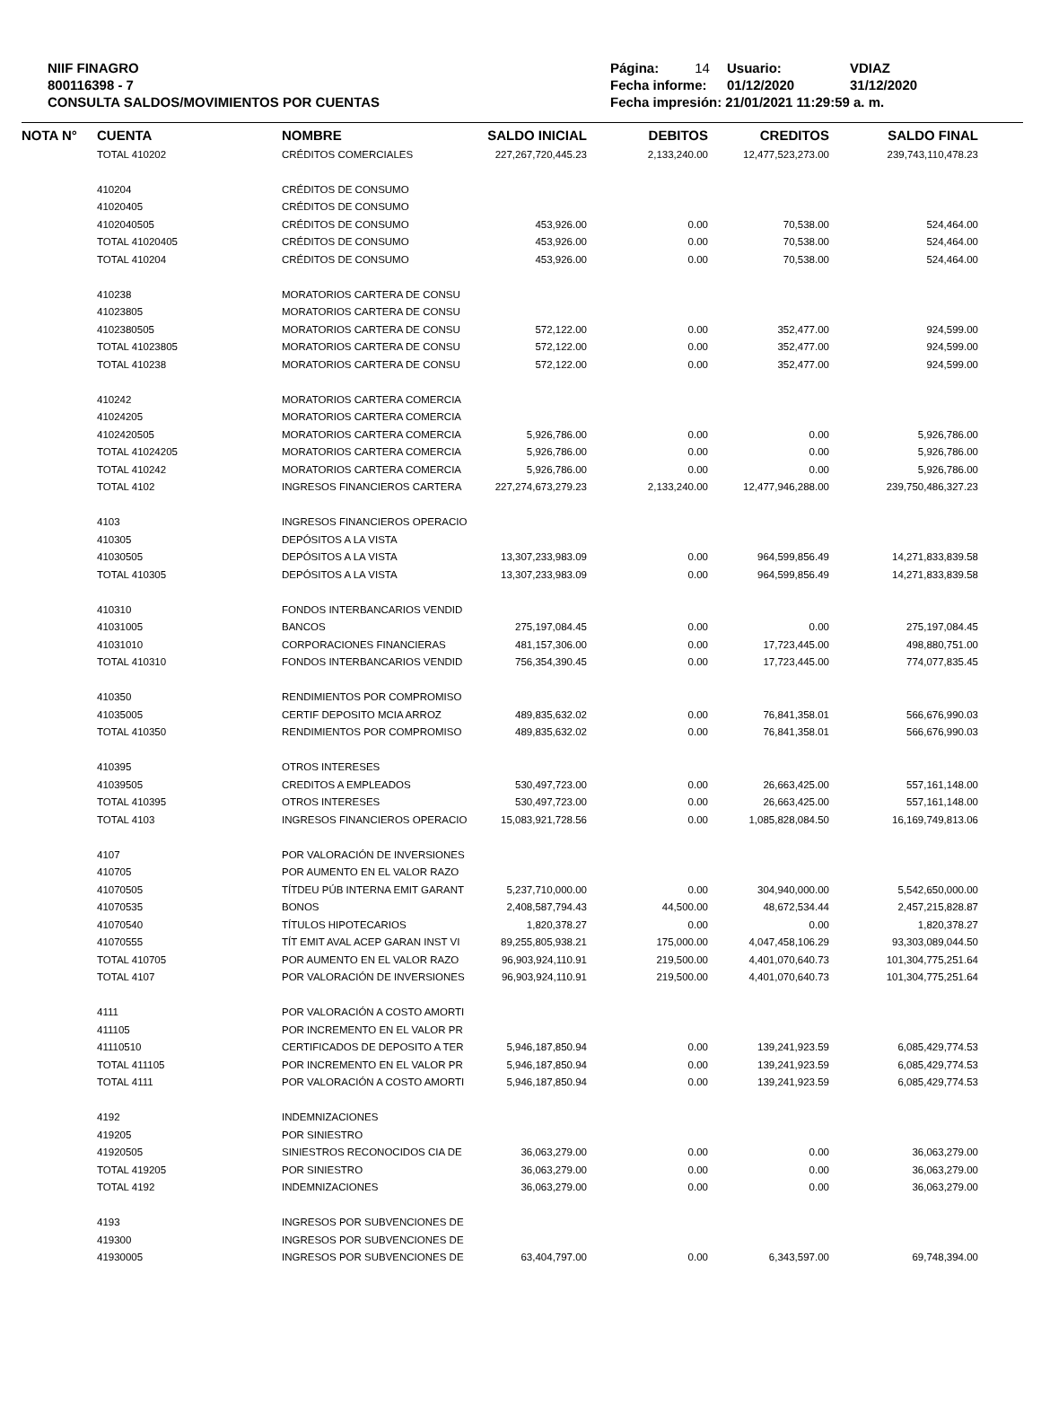NIIF FINAGRO
800116398 - 7
CONSULTA SALDOS/MOVIMIENTOS POR CUENTAS
Página: 14 Usuario: VDIAZ
Fecha informe: 01/12/2020 31/12/2020
Fecha impresión: 21/01/2021 11:29:59 a. m.
| NOTA N° | CUENTA | NOMBRE | SALDO INICIAL | DEBITOS | CREDITOS | SALDO FINAL |
| --- | --- | --- | --- | --- | --- | --- |
| | TOTAL 410202 | CRÉDITOS COMERCIALES | 227,267,720,445.23 | 2,133,240.00 | 12,477,523,273.00 | 239,743,110,478.23 |
| | 410204 | CRÉDITOS DE CONSUMO | | | | |
| | 41020405 | CRÉDITOS DE CONSUMO | | | | |
| | 4102040505 | CRÉDITOS DE CONSUMO | 453,926.00 | 0.00 | 70,538.00 | 524,464.00 |
| | TOTAL 41020405 | CRÉDITOS DE CONSUMO | 453,926.00 | 0.00 | 70,538.00 | 524,464.00 |
| | TOTAL 410204 | CRÉDITOS DE CONSUMO | 453,926.00 | 0.00 | 70,538.00 | 524,464.00 |
| | 410238 | MORATORIOS CARTERA DE CONSU | | | | |
| | 41023805 | MORATORIOS CARTERA DE CONSU | | | | |
| | 4102380505 | MORATORIOS CARTERA DE CONSU | 572,122.00 | 0.00 | 352,477.00 | 924,599.00 |
| | TOTAL 41023805 | MORATORIOS CARTERA DE CONSU | 572,122.00 | 0.00 | 352,477.00 | 924,599.00 |
| | TOTAL 410238 | MORATORIOS CARTERA DE CONSU | 572,122.00 | 0.00 | 352,477.00 | 924,599.00 |
| | 410242 | MORATORIOS CARTERA COMERCIA | | | | |
| | 41024205 | MORATORIOS CARTERA COMERCIA | | | | |
| | 4102420505 | MORATORIOS CARTERA COMERCIA | 5,926,786.00 | 0.00 | 0.00 | 5,926,786.00 |
| | TOTAL 41024205 | MORATORIOS CARTERA COMERCIA | 5,926,786.00 | 0.00 | 0.00 | 5,926,786.00 |
| | TOTAL 410242 | MORATORIOS CARTERA COMERCIA | 5,926,786.00 | 0.00 | 0.00 | 5,926,786.00 |
| | TOTAL 4102 | INGRESOS FINANCIEROS CARTERA | 227,274,673,279.23 | 2,133,240.00 | 12,477,946,288.00 | 239,750,486,327.23 |
| | 4103 | INGRESOS FINANCIEROS OPERACIO | | | | |
| | 410305 | DEPÓSITOS A LA VISTA | | | | |
| | 41030505 | DEPÓSITOS A LA VISTA | 13,307,233,983.09 | 0.00 | 964,599,856.49 | 14,271,833,839.58 |
| | TOTAL 410305 | DEPÓSITOS A LA VISTA | 13,307,233,983.09 | 0.00 | 964,599,856.49 | 14,271,833,839.58 |
| | 410310 | FONDOS INTERBANCARIOS VENDID | | | | |
| | 41031005 | BANCOS | 275,197,084.45 | 0.00 | 0.00 | 275,197,084.45 |
| | 41031010 | CORPORACIONES FINANCIERAS | 481,157,306.00 | 0.00 | 17,723,445.00 | 498,880,751.00 |
| | TOTAL 410310 | FONDOS INTERBANCARIOS VENDID | 756,354,390.45 | 0.00 | 17,723,445.00 | 774,077,835.45 |
| | 410350 | RENDIMIENTOS POR COMPROMISO | | | | |
| | 41035005 | CERTIF DEPOSITO MCIA ARROZ | 489,835,632.02 | 0.00 | 76,841,358.01 | 566,676,990.03 |
| | TOTAL 410350 | RENDIMIENTOS POR COMPROMISO | 489,835,632.02 | 0.00 | 76,841,358.01 | 566,676,990.03 |
| | 410395 | OTROS INTERESES | | | | |
| | 41039505 | CREDITOS A EMPLEADOS | 530,497,723.00 | 0.00 | 26,663,425.00 | 557,161,148.00 |
| | TOTAL 410395 | OTROS INTERESES | 530,497,723.00 | 0.00 | 26,663,425.00 | 557,161,148.00 |
| | TOTAL 4103 | INGRESOS FINANCIEROS OPERACIO | 15,083,921,728.56 | 0.00 | 1,085,828,084.50 | 16,169,749,813.06 |
| | 4107 | POR VALORACIÓN DE INVERSIONES | | | | |
| | 410705 | POR AUMENTO EN EL VALOR RAZO | | | | |
| | 41070505 | TÍTDEU PÚB INTERNA EMIT GARANT | 5,237,710,000.00 | 0.00 | 304,940,000.00 | 5,542,650,000.00 |
| | 41070535 | BONOS | 2,408,587,794.43 | 44,500.00 | 48,672,534.44 | 2,457,215,828.87 |
| | 41070540 | TÍTULOS HIPOTECARIOS | 1,820,378.27 | 0.00 | 0.00 | 1,820,378.27 |
| | 41070555 | TÍT EMIT AVAL ACEP GARAN INST VI | 89,255,805,938.21 | 175,000.00 | 4,047,458,106.29 | 93,303,089,044.50 |
| | TOTAL 410705 | POR AUMENTO EN EL VALOR RAZO | 96,903,924,110.91 | 219,500.00 | 4,401,070,640.73 | 101,304,775,251.64 |
| | TOTAL 4107 | POR VALORACIÓN DE INVERSIONES | 96,903,924,110.91 | 219,500.00 | 4,401,070,640.73 | 101,304,775,251.64 |
| | 4111 | POR VALORACIÓN A COSTO AMORTI | | | | |
| | 411105 | POR INCREMENTO EN EL VALOR PR | | | | |
| | 41110510 | CERTIFICADOS DE DEPOSITO A TER | 5,946,187,850.94 | 0.00 | 139,241,923.59 | 6,085,429,774.53 |
| | TOTAL 411105 | POR INCREMENTO EN EL VALOR PR | 5,946,187,850.94 | 0.00 | 139,241,923.59 | 6,085,429,774.53 |
| | TOTAL 4111 | POR VALORACIÓN A COSTO AMORTI | 5,946,187,850.94 | 0.00 | 139,241,923.59 | 6,085,429,774.53 |
| | 4192 | INDEMNIZACIONES | | | | |
| | 419205 | POR SINIESTRO | | | | |
| | 41920505 | SINIESTROS RECONOCIDOS CIA DE | 36,063,279.00 | 0.00 | 0.00 | 36,063,279.00 |
| | TOTAL 419205 | POR SINIESTRO | 36,063,279.00 | 0.00 | 0.00 | 36,063,279.00 |
| | TOTAL 4192 | INDEMNIZACIONES | 36,063,279.00 | 0.00 | 0.00 | 36,063,279.00 |
| | 4193 | INGRESOS POR SUBVENCIONES DE | | | | |
| | 419300 | INGRESOS POR SUBVENCIONES DE | | | | |
| | 41930005 | INGRESOS POR SUBVENCIONES DE | 63,404,797.00 | 0.00 | 6,343,597.00 | 69,748,394.00 |